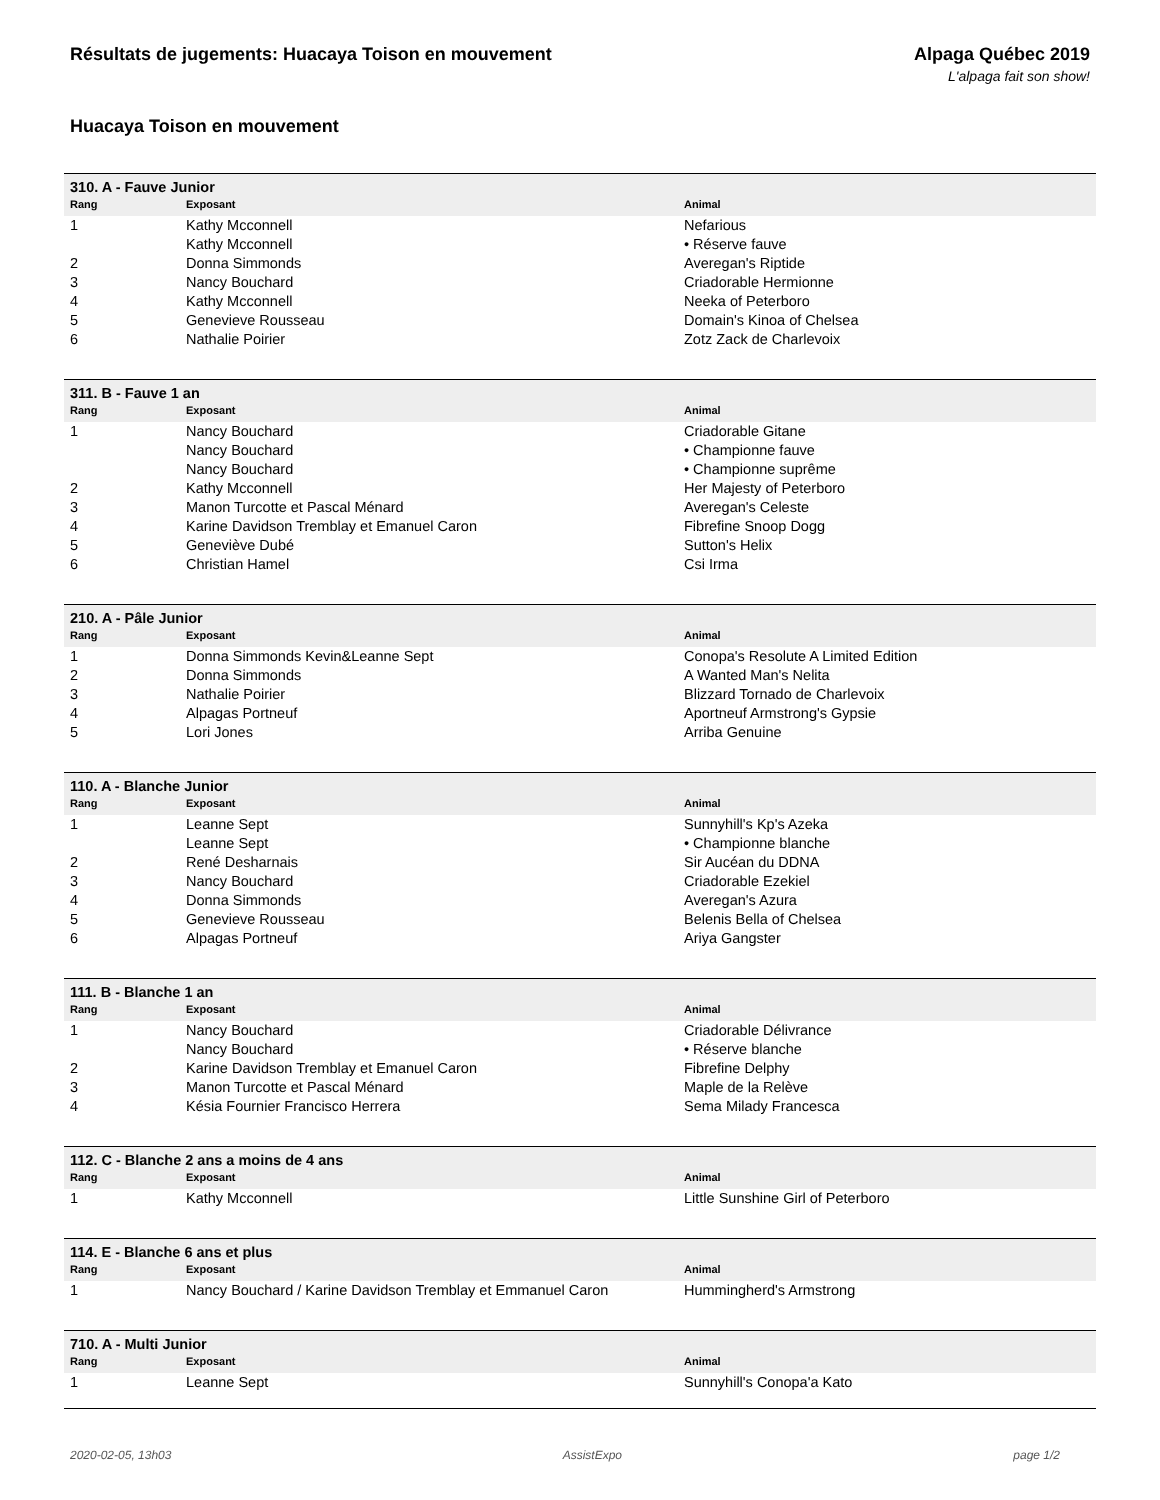Résultats de jugements: Huacaya Toison en mouvement
Alpaga Québec 2019
L'alpaga fait son show!
Huacaya Toison en mouvement
| 310. A - Fauve Junior | | |
| Rang | Exposant | Animal |
| 1 | Kathy Mcconnell | Nefarious |
| | Kathy Mcconnell | • Réserve fauve |
| 2 | Donna Simmonds | Averegan's Riptide |
| 3 | Nancy Bouchard | Criadorable Hermionne |
| 4 | Kathy Mcconnell | Neeka of Peterboro |
| 5 | Genevieve Rousseau | Domain's Kinoa of Chelsea |
| 6 | Nathalie Poirier | Zotz Zack de Charlevoix |
| 311. B - Fauve 1 an | | |
| Rang | Exposant | Animal |
| 1 | Nancy Bouchard | Criadorable Gitane |
| | Nancy Bouchard | • Championne fauve |
| | Nancy Bouchard | • Championne suprême |
| 2 | Kathy Mcconnell | Her Majesty of Peterboro |
| 3 | Manon Turcotte et Pascal Ménard | Averegan's Celeste |
| 4 | Karine Davidson Tremblay et Emanuel Caron | Fibrefine Snoop Dogg |
| 5 | Geneviève Dubé | Sutton's Helix |
| 6 | Christian Hamel | Csi Irma |
| 210. A - Pâle Junior | | |
| Rang | Exposant | Animal |
| 1 | Donna Simmonds Kevin&Leanne Sept | Conopa's Resolute A Limited Edition |
| 2 | Donna Simmonds | A Wanted Man's Nelita |
| 3 | Nathalie Poirier | Blizzard Tornado de Charlevoix |
| 4 | Alpagas Portneuf | Aportneuf Armstrong's Gypsie |
| 5 | Lori Jones | Arriba Genuine |
| 110. A - Blanche Junior | | |
| Rang | Exposant | Animal |
| 1 | Leanne Sept | Sunnyhill's Kp's Azeka |
| | Leanne Sept | • Championne blanche |
| 2 | René Desharnais | Sir Aucéan du DDNA |
| 3 | Nancy Bouchard | Criadorable Ezekiel |
| 4 | Donna Simmonds | Averegan's Azura |
| 5 | Genevieve Rousseau | Belenis Bella of Chelsea |
| 6 | Alpagas Portneuf | Ariya Gangster |
| 111. B - Blanche 1 an | | |
| Rang | Exposant | Animal |
| 1 | Nancy Bouchard | Criadorable Délivrance |
| | Nancy Bouchard | • Réserve blanche |
| 2 | Karine Davidson Tremblay et Emanuel Caron | Fibrefine Delphy |
| 3 | Manon Turcotte et Pascal Ménard | Maple de la Relève |
| 4 | Késia Fournier Francisco Herrera | Sema Milady Francesca |
| 112. C - Blanche 2 ans a moins de 4 ans | | |
| Rang | Exposant | Animal |
| 1 | Kathy Mcconnell | Little Sunshine Girl of Peterboro |
| 114. E - Blanche 6 ans et plus | | |
| Rang | Exposant | Animal |
| 1 | Nancy Bouchard / Karine Davidson Tremblay et Emmanuel Caron | Hummingherd's Armstrong |
| 710. A - Multi Junior | | |
| Rang | Exposant | Animal |
| 1 | Leanne Sept | Sunnyhill's Conopa'a Kato |
2020-02-05, 13h03 AssistExpo page 1/2